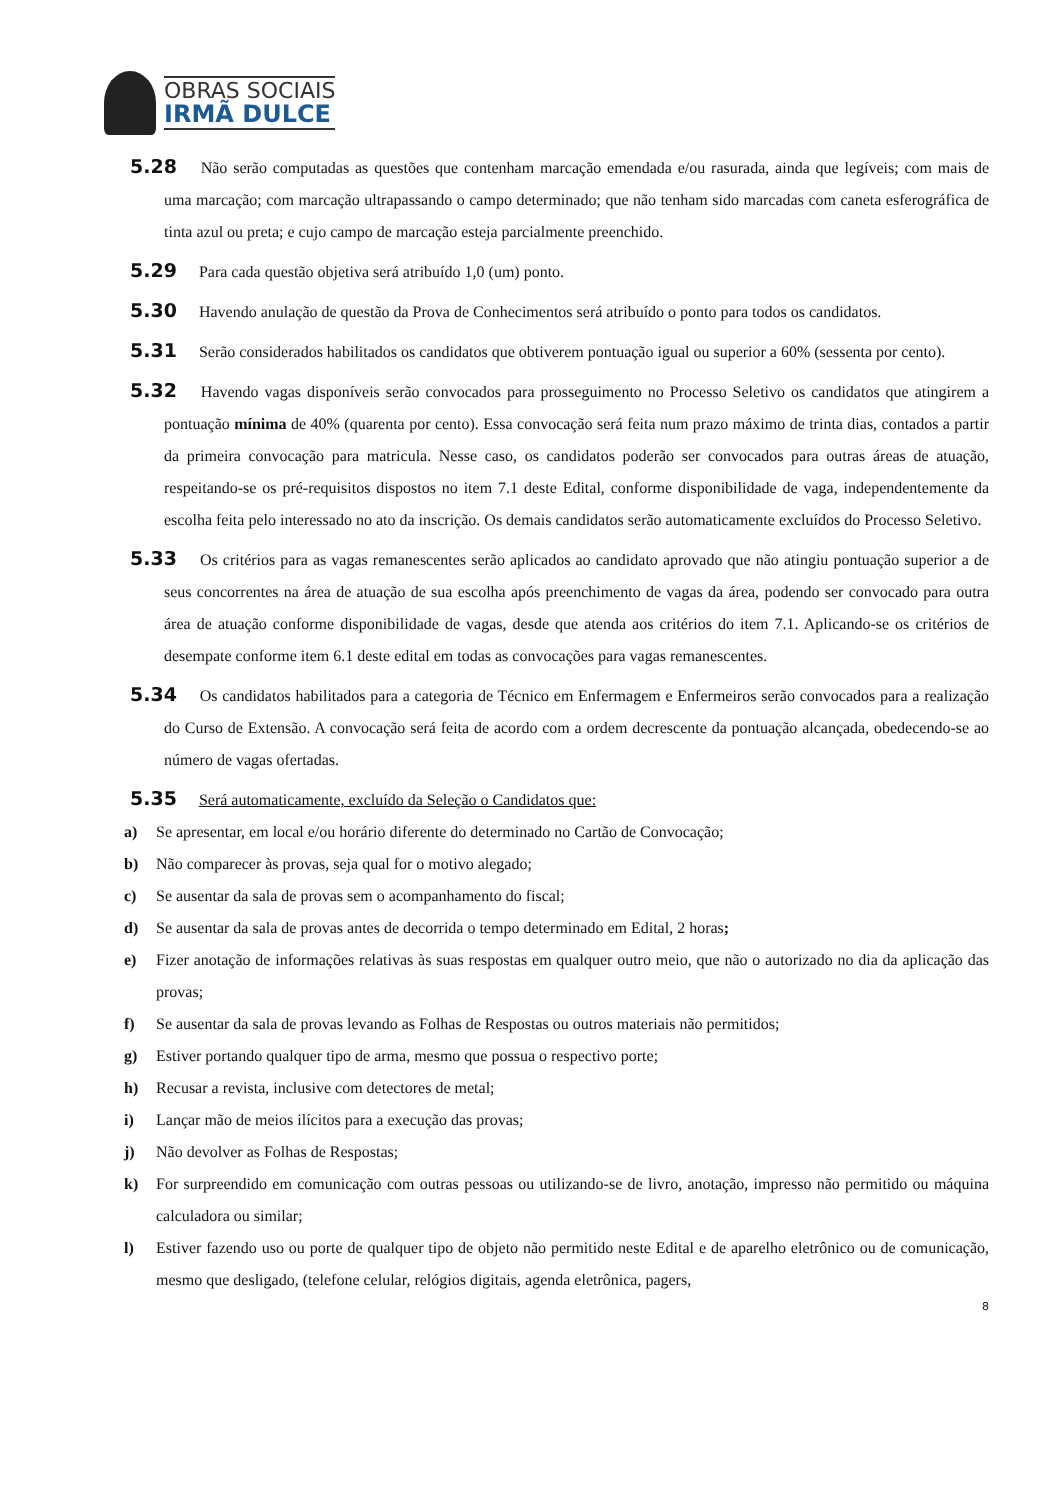OBRAS SOCIAIS
IRMÃ DULCE
5.28 Não serão computadas as questões que contenham marcação emendada e/ou rasurada, ainda que legíveis; com mais de uma marcação; com marcação ultrapassando o campo determinado; que não tenham sido marcadas com caneta esferográfica de tinta azul ou preta; e cujo campo de marcação esteja parcialmente preenchido.
5.29 Para cada questão objetiva será atribuído 1,0 (um) ponto.
5.30 Havendo anulação de questão da Prova de Conhecimentos será atribuído o ponto para todos os candidatos.
5.31 Serão considerados habilitados os candidatos que obtiverem pontuação igual ou superior a 60% (sessenta por cento).
5.32 Havendo vagas disponíveis serão convocados para prosseguimento no Processo Seletivo os candidatos que atingirem a pontuação mínima de 40% (quarenta por cento). Essa convocação será feita num prazo máximo de trinta dias, contados a partir da primeira convocação para matricula. Nesse caso, os candidatos poderão ser convocados para outras áreas de atuação, respeitando-se os pré-requisitos dispostos no item 7.1 deste Edital, conforme disponibilidade de vaga, independentemente da escolha feita pelo interessado no ato da inscrição. Os demais candidatos serão automaticamente excluídos do Processo Seletivo.
5.33 Os critérios para as vagas remanescentes serão aplicados ao candidato aprovado que não atingiu pontuação superior a de seus concorrentes na área de atuação de sua escolha após preenchimento de vagas da área, podendo ser convocado para outra área de atuação conforme disponibilidade de vagas, desde que atenda aos critérios do item 7.1. Aplicando-se os critérios de desempate conforme item 6.1 deste edital em todas as convocações para vagas remanescentes.
5.34 Os candidatos habilitados para a categoria de Técnico em Enfermagem e Enfermeiros serão convocados para a realização do Curso de Extensão. A convocação será feita de acordo com a ordem decrescente da pontuação alcançada, obedecendo-se ao número de vagas ofertadas.
5.35 Será automaticamente, excluído da Seleção o Candidatos que:
a) Se apresentar, em local e/ou horário diferente do determinado no Cartão de Convocação;
b) Não comparecer às provas, seja qual for o motivo alegado;
c) Se ausentar da sala de provas sem o acompanhamento do fiscal;
d) Se ausentar da sala de provas antes de decorrida o tempo determinado em Edital, 2 horas;
e) Fizer anotação de informações relativas às suas respostas em qualquer outro meio, que não o autorizado no dia da aplicação das provas;
f) Se ausentar da sala de provas levando as Folhas de Respostas ou outros materiais não permitidos;
g) Estiver portando qualquer tipo de arma, mesmo que possua o respectivo porte;
h) Recusar a revista, inclusive com detectores de metal;
i) Lançar mão de meios ilícitos para a execução das provas;
j) Não devolver as Folhas de Respostas;
k) For surpreendido em comunicação com outras pessoas ou utilizando-se de livro, anotação, impresso não permitido ou máquina calculadora ou similar;
l) Estiver fazendo uso ou porte de qualquer tipo de objeto não permitido neste Edital e de aparelho eletrônico ou de comunicação, mesmo que desligado, (telefone celular, relógios digitais, agenda eletrônica, pagers,
8